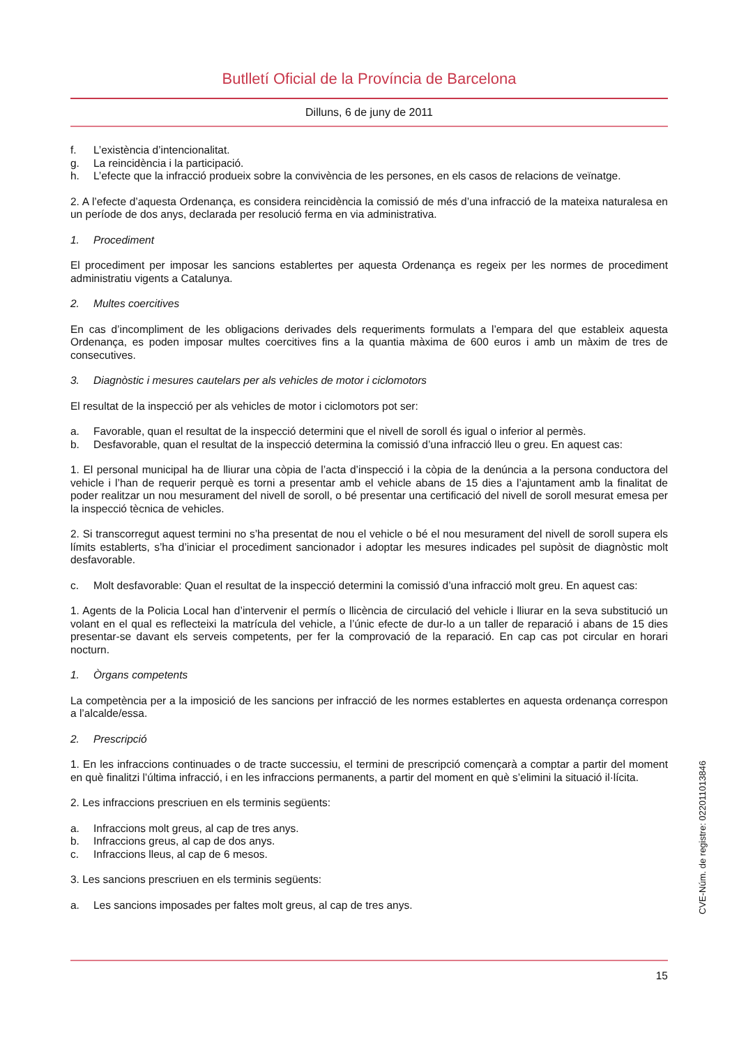Butlletí Oficial de la Província de Barcelona
Dilluns, 6 de juny de 2011
f. L’existència d’intencionalitat.
g. La reincidència i la participació.
h. L’efecte que la infracció produeix sobre la convivència de les persones, en els casos de relacions de veïnatge.
2. A l’efecte d’aquesta Ordenança, es considera reincidència la comissió de més d’una infracció de la mateixa naturalesa en un període de dos anys, declarada per resolució ferma en via administrativa.
1. Procediment
El procediment per imposar les sancions establertes per aquesta Ordenança es regeix per les normes de procediment administratiu vigents a Catalunya.
2. Multes coercitives
En cas d’incompliment de les obligacions derivades dels requeriments formulats a l’empara del que estableix aquesta Ordenança, es poden imposar multes coercitives fins a la quantia màxima de 600 euros i amb un màxim de tres de consecutives.
3. Diagnòstic i mesures cautelars per als vehicles de motor i ciclomotors
El resultat de la inspecció per als vehicles de motor i ciclomotors pot ser:
a. Favorable, quan el resultat de la inspecció determini que el nivell de soroll és igual o inferior al permès.
b. Desfavorable, quan el resultat de la inspecció determina la comissió d’una infracció lleu o greu. En aquest cas:
1. El personal municipal ha de lliurar una còpia de l’acta d’inspecció i la còpia de la denúncia a la persona conductora del vehicle i l’han de requerir perquè es torni a presentar amb el vehicle abans de 15 dies a l’ajuntament amb la finalitat de poder realitzar un nou mesurament del nivell de soroll, o bé presentar una certificació del nivell de soroll mesurat emesa per la inspecció tècnica de vehicles.
2. Si transcorregut aquest termini no s’ha presentat de nou el vehicle o bé el nou mesurament del nivell de soroll supera els límits establerts, s’ha d’iniciar el procediment sancionador i adoptar les mesures indicades pel supòsit de diagnòstic molt desfavorable.
c. Molt desfavorable: Quan el resultat de la inspecció determini la comissió d’una infracció molt greu. En aquest cas:
1. Agents de la Policia Local han d’intervenir el permís o llicència de circulació del vehicle i lliurar en la seva substitució un volant en el qual es reflecteixi la matrícula del vehicle, a l’únic efecte de dur-lo a un taller de reparació i abans de 15 dies presentar-se davant els serveis competents, per fer la comprovació de la reparació. En cap cas pot circular en horari nocturn.
1. Òrgans competents
La competència per a la imposició de les sancions per infracció de les normes establertes en aquesta ordenança correspon a l’alcalde/essa.
2. Prescripció
1. En les infraccions continuades o de tracte successiu, el termini de prescripció començarà a comptar a partir del moment en què finalitzi l’última infracció, i en les infraccions permanents, a partir del moment en què s’elimini la situació il·lícita.
2. Les infraccions prescriuen en els terminis següents:
a. Infraccions molt greus, al cap de tres anys.
b. Infraccions greus, al cap de dos anys.
c. Infraccions lleus, al cap de 6 mesos.
3. Les sancions prescriuen en els terminis següents:
a. Les sancions imposades per faltes molt greus, al cap de tres anys.
CVE-Núm. de registre: 022011013846
15